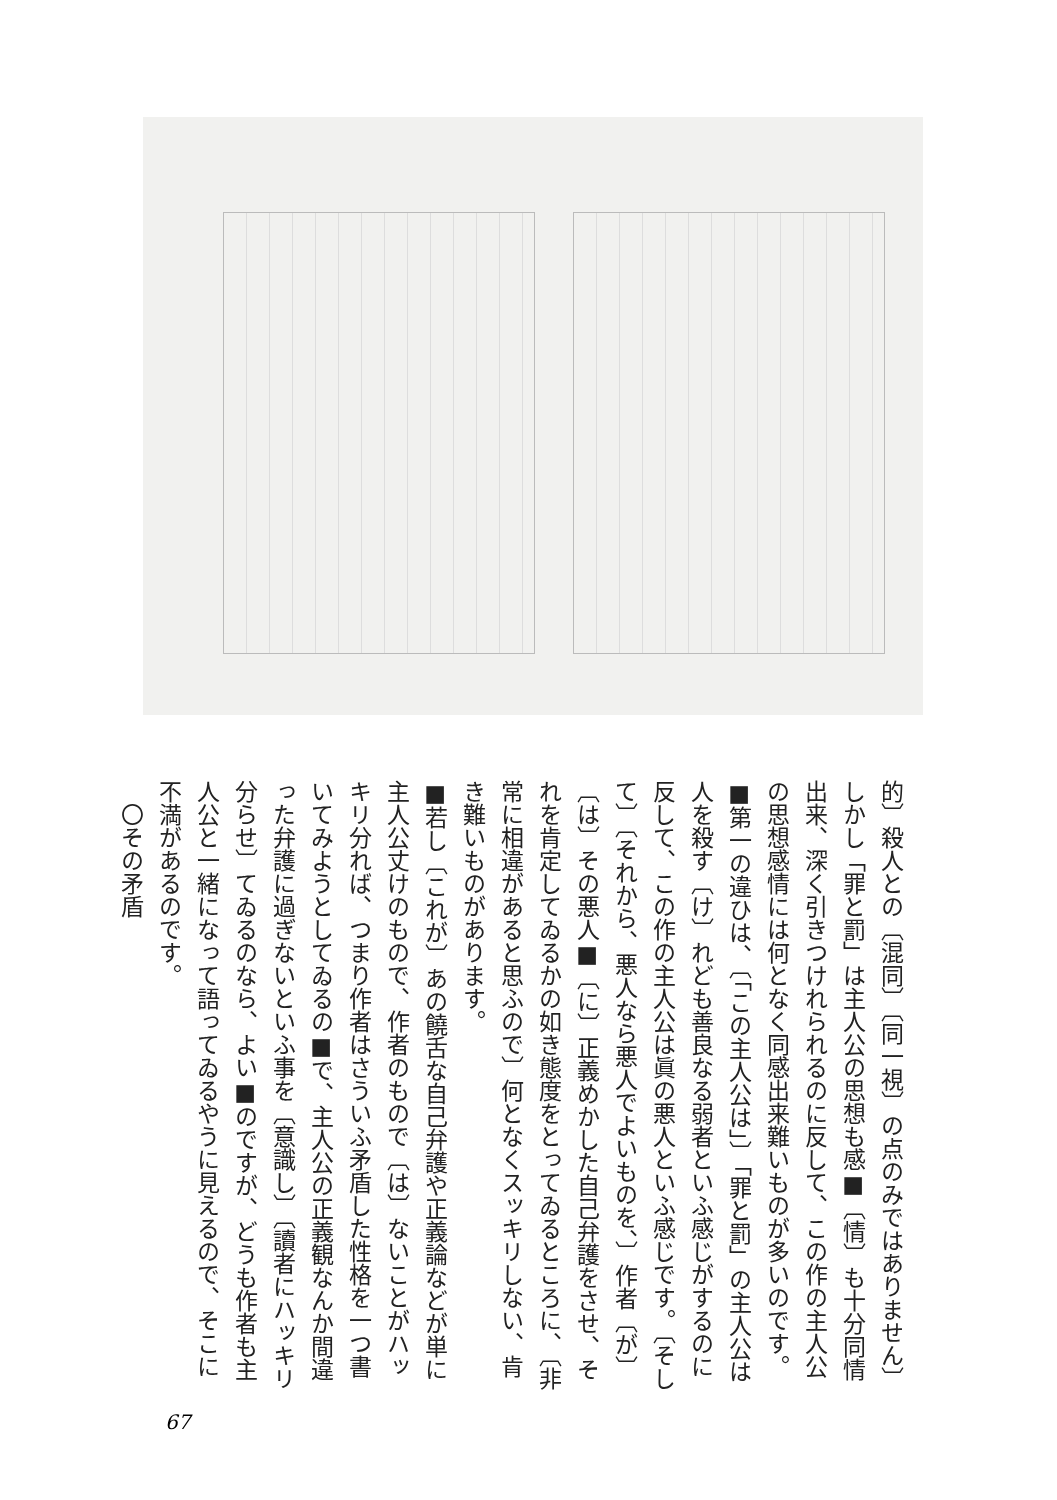的〕殺人との〔混同〕〔同一視〕の点のみではありません〕しかし「罪と罰」は主人公の思想も感■〔情〕も十分同情出来、深く引きつけれられるのに反して、この作の主人公の思想感情には何となく同感出来難いものが多いのです。
■第一の違ひは、〔「この主人公は」〕「罪と罰」の主人公は人を殺す〔け〕れども善良なる弱者といふ感じがするのに反して、この作の主人公は眞の悪人といふ感じです。〔そして〕〔それから、悪人なら悪人でよいものを、〕作者〔が〕〔は〕その悪人■〔に〕正義めかした自己弁護をさせ、それを肯定してゐるかの如き態度をとってゐるところに、〔非常に相違があると思ふので〕何となくスッキリしない、肯き難いものがあります。
■若し〔これが〕あの饒舌な自己弁護や正義論などが単に主人公丈けのもので、作者のもので〔は〕ないことがハッキリ分れば、つまり作者はさういふ矛盾した性格を一つ書いてみようとしてゐるの■で、主人公の正義観なんか間違った弁護に過ぎないといふ事を〔意識し〕〔讀者にハッキリ分らせ〕てゐるのなら、よい■のですが、どうも作者も主人公と一緒になって語ってゐるやうに見えるので、そこに不満があるのです。
　〇その矛盾
67